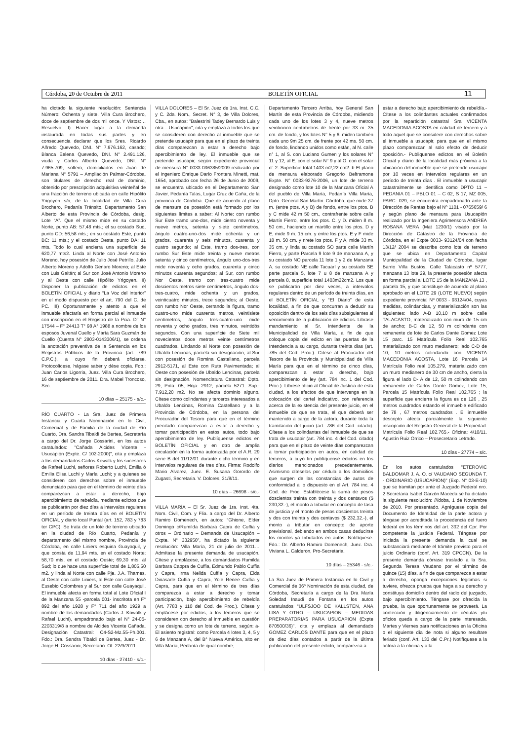Córdoba, 20 de Octubre de 2011 BOLETÍN OFICIAL 11
ha dictado la siguiente resolución: Sentencia Número: Ochenta y siete. Villa Cura Brochero, doce de septiembre de dos mil once. Y Vistos:… Resuelvo: I) Hacer lugar a la demanda instaurada en todas sus partes y en consecuencia declarar que los Sres. Ricardo Alfredo Quevedo, DNI. N° 7.976.162, casado; Blanca Eelena Quevedo, DNI. N° 2.491.126, viuda y Carlos Alberto Quevedo, DNI. N° 7.965.709, soltero, domiciliados en Juan de Mariana N° 5791 – Ampliación Palmar-Córdoba, son titulares de derecho real de dominio, obtenido por prescripción adquisitiva veinteñal de una fracción de terreno ubicada en calle Hipólito Yrigoyen s/n, de la localidad de Villa Cura Brochero, Pedanía Tránsito, Departamento San Alberto de esta Provincia de Córdoba, desig. Lote “A”. Que el mismo mide en su costado Norte, punto AB: 57,48 mts.; el su costado Sud, punto CD: 56,58 mts.; en su costado Este, punto BC: 11 mts.; y el costado Oeste, punto DA: 11 mts. Todo lo cual encierra una superficie de 620,77 mts2. Linda al Norte con José Antonio Moreno, hoy posesión de Julio José Petrillo, Julio Alberto Moreno y Adolfo Genaro Moreno; al Este con Luis Gaitán; al Sur con José Antonio Moreno y al Oeste con calle Hipólito Yrigoyen. II) Disponer la publicación de edictos en el BOLETÍN OFICIAL y diario “La Voz del Interior” en el modo dispuesto por el art. 790 del C. de PC. III) Oportunamente y atento a que el inmueble afectaría en forma parcial el inmueble con inscripción en el Registro de la Pcia. D° N° 17544 – F° 24413 T° 98 A° 1988 a nombre de los esposos Juvenal Cuello y María Sara Guzmán de Cuello (Cuenta N° 2803-0143306/1), se ordena la anotación preventiva de la Sentencia en los Registros Públicos de la Provincia (art. 789 C.P.C.), a cuyo fin deberá oficiarse. Protocolícese, hágase saber y dése copia. Fdo.: Juan Carlos Ligorria, Juez. Villa Cura Brochero, 16 de septiembre de 2011. Dra. Mabel Troncoso, Sec.
10 días – 25175 - s/c.-
RÍO CUARTO - La Sra. Juez de Primera Instancia y Cuarta Nominación en lo Civil, Comercial y de Familia de la ciudad de Río Cuarto, Dra. Sandra Tibaldi de Bertea, Secretaría a cargo del Dr. Jorge Cossarini, en los autos caratulados: "Cañada Alcides Vicente - Usucapión (Expte. C/ 102-2000)", cita y emplaza a los demandados Carlos Kowalk y los sucesores de Rafael Luchi, señores Roberto Luchi, Emilia ó Emilia Elisa Luchi y María Luchi; y a quienes se consideren con derechos sobre el inmueble denunciado para que en el término de veinte días comparezcan a estar a derecho, bajo apercibimiento de rebeldía, mediante edictos que se publicarán por diez días a intervalos regulares en un período de treinta días en el BOLETÍN OFICIAL y diario local Puntal (art. 152, 783 y 783 ter CPC). Se trata de un lote de terreno ubicado en la ciudad de Río Cuarto, Pedanía y departamento del mismo nombre, Provincia de Córdoba, en calle Liniers esquina Guayaquil, y que consta de 11,94 mts. en el costado Norte; 58,70 mts. en el costado Oeste; 69,30 mts. al Sud; lo que hace una superficie total de 1,805,50 m2. y linda al Norte con calle Pje. J.A. Thames, al Oeste con calle Liniers, al Este con calle José Eusebio Colombres y al Sur con calle Guayaquil. El inmueble afecta en forma total al Lote Oficial I de la Manzana 55 -parcela 001- inscritota en F° 892 del año 1928 y F° 711 del año 1929 a nombre de los demandados (Carlos J. Kowalk y Rafael Luchi), empadronado bajo el N° 24-05-2203319/8 a nombre de Alcides Vicente Cañada. Designación Catastral: C4-S2-Mz.55-Ph.001. Fdo.: Dra. Sandra Tibaldi de Bertea, Juez - Dr. Jorge H. Cossarini, Secretario. Of. 22/9/2011.
10 días - 27410 - s/c.-
VILLA DOLORES – El Sr. Juez de 1ra. Inst. C.C. y C. 2da. Nom., Secret. N° 3, de Villa Dolores, Cba., en autos: "Balestrini Tadey Bernardo Luis y otra – Usucapión", cita y emplaza a todos los que se consideren con derecho al inmueble que se pretende usucapir para que en el plazo de treinta días comparezcan a estar a derecho bajo apercibimiento de ley. El inmueble que se pretende usucapir, según expediente provincial de mensura N° 0033-036385/2009 realizado por el Ingeniero Enrique Darío Frontera Minetti, mat. 1654, aprobado con fecha 26 de Junio de 2009, se encuentra ubicado en el Departamento San Javier, Pedanía Talas, Lugar Cruz de Caña, de la provincia de Córdoba. Que de acuerdo al plano de mensura de posesión está formado por los siguientes límites a saber: Al Norte: con rumbo Sur Este tramo uno-dos, mide ciento noventa y nueve metros, setenta y siete centímetros, ángulo cuatro-uno-dos mide ochenta y un grados, cuarenta y seis minutos, cuarenta y cuatro segundo; al Este, tramo dos-tres, con rumbo Sur Este mide treinta y nueve metros setenta y cinco centímetros, ángulo uno-dos-tres mide noventa y ocho grados, cuarenta y cinco minutos cuarenta segundos; al Sur, con rumbo Nor Oeste, tramo con tres-cuatro mide doscientos metros siete centímetros, ángulo dos-tres-cuatro, mide ochenta y un grados, veinticuatro minutos, trece segundos; al Oeste, con rumbo Nor Oeste, cerrando la figura, tramo cuatro-uno mide cuarenta metros, veintisiete centímetros, ángulo tres-cuatro-uno mide noventa y ocho grados, tres minutos, veintidós segundos. Con una superficie de Siete mil novecientos doce metros veinte centímetros cuadrados. Lindando al Norte con posesión de Ubaldo Lencinas, parcela sin designación, al Sur con posesión de Romina Castellano, parcela 2912-5171, al Este con Ruta Pavimentada; al Oeste con posesión de Ubaldo Lencinas, parcela sin designación. Nomenclatura Catastral: Dpto. 29, Pnía. 05, Hoja: 2912; parcela 5271. Sup.: 7.912,20 m2. No se afecta dominio alguno. Cítese como colindantes y terceros interesados a Ubaldo Lencinas, Romina Castellano y a la Provincia de Córdoba, en la persona del Procurador del Tesoro para que en el término precitado comparezcan a estar a derecho y tomar participación en estos autos, todo bajo apercibimiento de ley. Publíquense edictos en BOLETÍN OFICIAL y en otro de amplia circulación en la forma autorizada por el A.R. 29 serie B del 11/12/01 durante dicho término y en intervalos regulares de tres días. Firma: Rodolfo Mario Alvarez, Juez. E. Susana Gorordo de Zugasti, Secretaria. V. Dolores, 31/8/11.
10 días – 26698 - s/c.-
VILLA MARÍA – El Sr. Juez de 1ra. Inst. 4ta. Nom. Civil, Com. y Flia. a cargo del Dr. Alberto Ramiro Domenech, en autos: “Ghione, Elder Domingo c/Rumilda Barbara Capra de Cuffia y otros – Ordinario – Demanda de Usucapión – Expte. N° 332950”, ha dictado la siguiente resolución: Villa María, 21 de julio de 2011… Admítase la presente demanda de usucapión. Cítese y emplácese, a los demandados Rumilda Barbara Cappra de Cuffia, Edmundo Pablo Cuffia y Capra, Irma Nelida Cuffia y Capra, Elda Dinasarle Cuffia y Capra, Yole Renee Cuffia y Capra, para que en el término de tres días comparezca a estar a derecho y tomar participación, bajo apercibimiento de rebeldía (Art. 7783 y 110 del Cod. de Proc.). Cítese y emplácese por edictos, a los terceros que se consideren con derecho al inmueble en cuestión y se designa como un lote de terreno, según: a-El asiento registral: como Parcela 4 lotes 3, 4, 5 y 6 de Manzana A, del B° Nueva América, sito en Villa María, Pedanía de igual nombre;
Departamento Tercero Arriba, hoy General San Martín de esta Provincia de Córdoba, midiendo cada uno de los lotes 3 y 4, nueve metros veinticinco centímetros de frente por 33 m. 35 cm. de fondo, y los lotes N° 5 y 6. miden también cada uno 9m 25 cm. de frente por 42 ms. 50 cm. de fondo, lindando unidos como están, al N. calle n° 1, al S. con Luciano Gumen y los solares N° 11 y 12, al E. con el solar N° 9 y al O. con el solar n° 2. Superficie total 1403 m2,22 cm2. b-El plano de mensura elaborado Gregorio Beltramone Expte. N° 0033-9276-2006, un lote de terreno designado como lote 10 de la Manzana Oficial A del pueblo de Villa María, Pedanía Villa María, Dpto. General San Martín. Córdoba, que mide 37 m. (entre ptos. A y B) de fondo, entre los ptos. B y C mide 42 m 50 cm., contrafrente sobre calle Martín Fierro, entre los ptos. C. y D. miden 8 m. 50 cm., haciendo un martillo entre los ptos. D y E, mide 9 m. 15 cm. y entre los ptos. E y F mide 18 m. 50 cm. y nrete los ptos. F y A, mide 33 m. 35 cm. y linda su costado SO parte calle Martín Fierro, y parte Parcela 9 lote 9 de manzana A, y su costado NO parcela 11 lote 1 y 2 de Manzana A, su costado NE calle Tacuarí y su costado SE parte parcela 5, lote 7 u 8 de manzana A y parcela 8, superficie total 1403m22cm2. Los que se publicarán por diez veces, a intervalos regulares dentro de un período de treinta días, en el BOLETÍN OFICIAL y “El Diario” de esta localidad, a fin de que concurran a deducir su oposición dentro de los seis días subsiguientes al vencimiento de la publicación de edictos. Líbrase mandamiento al Sr. Intendente de la Municipalidad de Villa María, a fin de que coloque copia del edicto en las puertas de la Intendencia a su cargo, durante treinta días (art. 785 del Cod. Proc.). Cítese al Procurador del Tesoro de la Provincia y Municipalidad de Villa María para que en el término de cinco días, comparezcan a estar a derecho, bajo apercibimiento de ley (art. 784 inc. 1 del Cod. Proc.). Líbrese oficio al Oficial de Justicia de esta ciudad, a los efectos de que intervenga en la colocación del cartel indicativo, con referencia acerca de la existencia del presente juicio, en el inmueble de que se trata, el que deberá ser mantenido a cargo de la actora, durante toda la tramitación del juicio (art. 786 del Cod. citado). Cítese a los colindantes del inmueble de que se trata de usucapir (art. 784 inc. 4 del Cod. citado) para que en el plazo de veinte días comparezcan a tomar participación en autos, en calidad de terceros, a cuyo fin publíquense edictos en los diarios mencionados precedentemente. Asimismo cíteselos por cédula a los domicilios que surgen de las constancias de autos de conformidad a lo dispuesto en el Art. 784 inc. 4 Cod. de Proc. Establécese la suma de pesos doscientos treinta con treinta y dos centavos ($ 230,32.-), el monto a tributar en concepto de tasa de justicia y el monto de pesos doscientos treinta y dos con treinta y dos centavos ($ 232,32.-), el monto a tributar en concepto de aporte previsional, debiendo en ambos casas deducirse los montos ya tributados en autos. Notifíquese. Fdo.: Dr. Alberto Ramiro Domenech, Juez. Dra. Viviana L. Calderon, Pro-Secretaria.
10 días – 25346 - s/c.-
La Sra Juez de Primera Instancia en lo Civil y Comercial de 36º Nominación de esta ciudad, de Córdoba, Secretaría a cargo de la Dra María Soledad Inaudi de Fontana en los autos caratulados “ULFSJOO DE KALLSTEN, ANA LISA Y OTRO – USUCAPION – MEDIDAS PREPARATORIAS PARA USUCAPION (Expte 870500/36)”, cita y emplaza al demandado GOMEZ CARLOS DANTE para que en el plazo de diez días contados a partir de la última publicación del presente edicto, comparezca a
estar a derecho bajo apercibimiento de rebeldía.- Cítese a los colindantes actuales confirmados por la repartición catastral Sra VICENTA MACEDONIA ACOSTA en calidad de tercero y a todo aquel que se considere con derechos sobre el inmueble a usucapir, para que en el mismo plazo comparezcan al solo efecto de deducir oposición.- Publiquense edictos en el Boletín Oficial y diario de la localidad más próxima a la ubicación del inmueble que se pretende usucapir por 10 veces en intervalos regulares en un período de treinta días . El inmueble a usucapir catastralmente se identifica como DPTO 11 – PEDANIA 01 – PBLO 01 – C 02, S 17, MZ 005, PARC: 029, se encuentra empadronado ante la Dirección de Rentas bajo el Nº 1101 - 0765659/ 6 y según plano de mensura para Usucapión realizado por la Ingeniera Agrimensora ANDREA ROSANA VERA (Mat 1230/1) visado por la Dirección de Catastro de la Provincia de Córdoba, en el Expte 0033- 93124/04 con fecha 13/12/ 2004 se describe como lote de terreno que se ubica en Departamento Capital Municipalidad de la Ciudad de Córdoba, lugar Barrio Villa Bustos, Calle Talacasto nº 5777, manzana 13 lote 29, la presente posesión afecta en forma parcial al LOTE 15 de la MANZANA 13 , parcela 15, y que constituye de acuerdo al plano aprobado en el LOTE 29 (LOTE NUEVO) según expediente provincial Nº 0033 - 93124/04, cuyas medidas, colindancias, y materialización son las siguientes: lado A-B 10,10 m sobre calle TALACASTO, materializado con muro de 15 cm de ancho; B-C de 12, 50 m colindante con remanente de lote de Carlos Dante Gomez Lote 15 parc. 15 Matrícula Folio Real 102.765 materializado con muro medianero; lado C-D de 10, 10 metros colindando con VICENTA MACEDONIA ACOSTA, Lote 16 Parcela 14 Matrícula Folio real 105.279, materializado con un muro medianero de 30 cm de ancho, cierra la figura el lado D- A de 12, 50 m colindando con remanente de Carlos Dante Gomez, Lote 15, Parcela 15 Matrícula Folio Real 102.765 ; la superficie que encierra la figura es de 126 , 25 metros cuadrados estando el inmueble edificado de 78 , 67 metros cuadrados . El inmueble descripto afecta parcialmente la siguiente inscripción del Registro General de la Propiedad: Matrícula Folio Real 102.765.- Oficina: 4/10/11. Agustín Ruiz Orrico – Prosecretario Letrado.
10 días - 27774 – s/c.
En los autos caratulados "ETEROVIC BALDOMAR J. A. O. c/ VAUDANO SEGUNDA T. - ORDINARIO (USUCAPION)" (Exp. N° 03-E-10) que se tramitan por ante el Juzgado Federal nro. 2 Secretaria Isabel Garzón Maceda se ha dictado la siguiente resolución: ///doba, 1 de Noviembre de 2010. Por presentado. Agréguese copia del Documento de Identidad de la parte actora y téngase por acreditada la procedencia del fuero federal en los términos del art. 332 del Cpr. Por competente la justicia Federal. Téngase por iniciada la presente demanda la cual se substanciará mediante el trámite previsto para el juicio Ordinario (conf. Art. 319 CPCCN). De la presente demanda córrase traslado a la Sra. Segunda Teresa Vaudano por el término de quince (15) días, a fin de que comparezca a estar a derecho, oponga excepciones legitimas si tuviere, ofrezca prueba que haga a su derecho y constituya domicilio dentro del radio del juzgado, bajo apercibimiento. Téngase por ofrecida la prueba, la que oportunamente se proveerá. La confección y diligenciamiento de cédulas y/u oficios queda a cargo de la parte interesada. Martes y Viernes para notificaciones en la Oficina o el siguiente día de nota si alguno resultare feriado (conf. Art. 133 del C.Pr.) Notifíquese a la actora a la oficina y a la